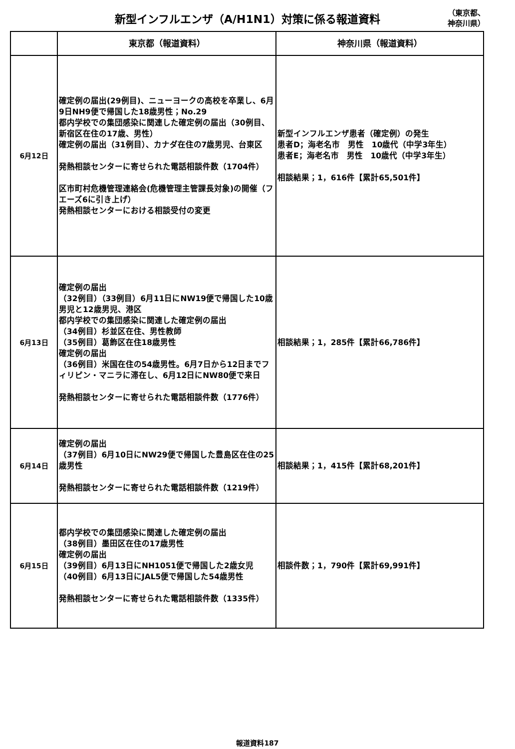新型インフルエンザ（A/H1N1）対策に係る報道資料
（東京都、
神奈川県）
| | 東京都（報道資料） | 神奈川県（報道資料） |
| --- | --- | --- |
| 6月12日 | 確定例の届出(29例目)、ニューヨークの高校を卒業し、6月9日NH9便で帰国した18歳男性；No.29 都内学校での集団感染に関連した確定例の届出（30例目、新宿区在住の17歳、男性） 確定例の届出（31例目）、カナダ在住の7歳男児、台東区 発熱相談センターに寄せられた電話相談件数（1704件） 区市町村危機管理連絡会(危機管理主管課長対象)の開催（フエーズ6に引き上げ） 発熱相談センターにおける相談受付の変更 | 新型インフルエンザ患者（確定例）の発生 患者D；海老名市 男性 10歳代（中学3年生） 患者E；海老名市 男性 10歳代（中学3年生） 相談結果；1，616件【累計65,501件】 |
| 6月13日 | 確定例の届出 （32例目）（33例目）6月11日にNW19便で帰国した10歳男児と12歳男児、港区 都内学校での集団感染に関連した確定例の届出 （34例目）杉並区在住、男性教師 （35例目）葛飾区在住18歳男性 確定例の届出 （36例目）米国在住の54歳男性。6月7日から12日までフィリピン・マニラに滞在し、6月12日にNW80便で来日 発熱相談センターに寄せられた電話相談件数（1776件） | 相談結果；1，285件【累計66,786件】 |
| 6月14日 | 確定例の届出 （37例目）6月10日にNW29便で帰国した豊島区在住の25歳男性 発熱相談センターに寄せられた電話相談件数（1219件） | 相談結果；1，415件【累計68,201件】 |
| 6月15日 | 都内学校での集団感染に関連した確定例の届出 （38例目）墨田区在住の17歳男性 確定例の届出 （39例目）6月13日にNH1051便で帰国した2歳女児 （40例目）6月13日にJAL5便で帰国した54歳男性 発熱相談センターに寄せられた電話相談件数（1335件） | 相談件数；1，790件【累計69,991件】 |
報道資料187